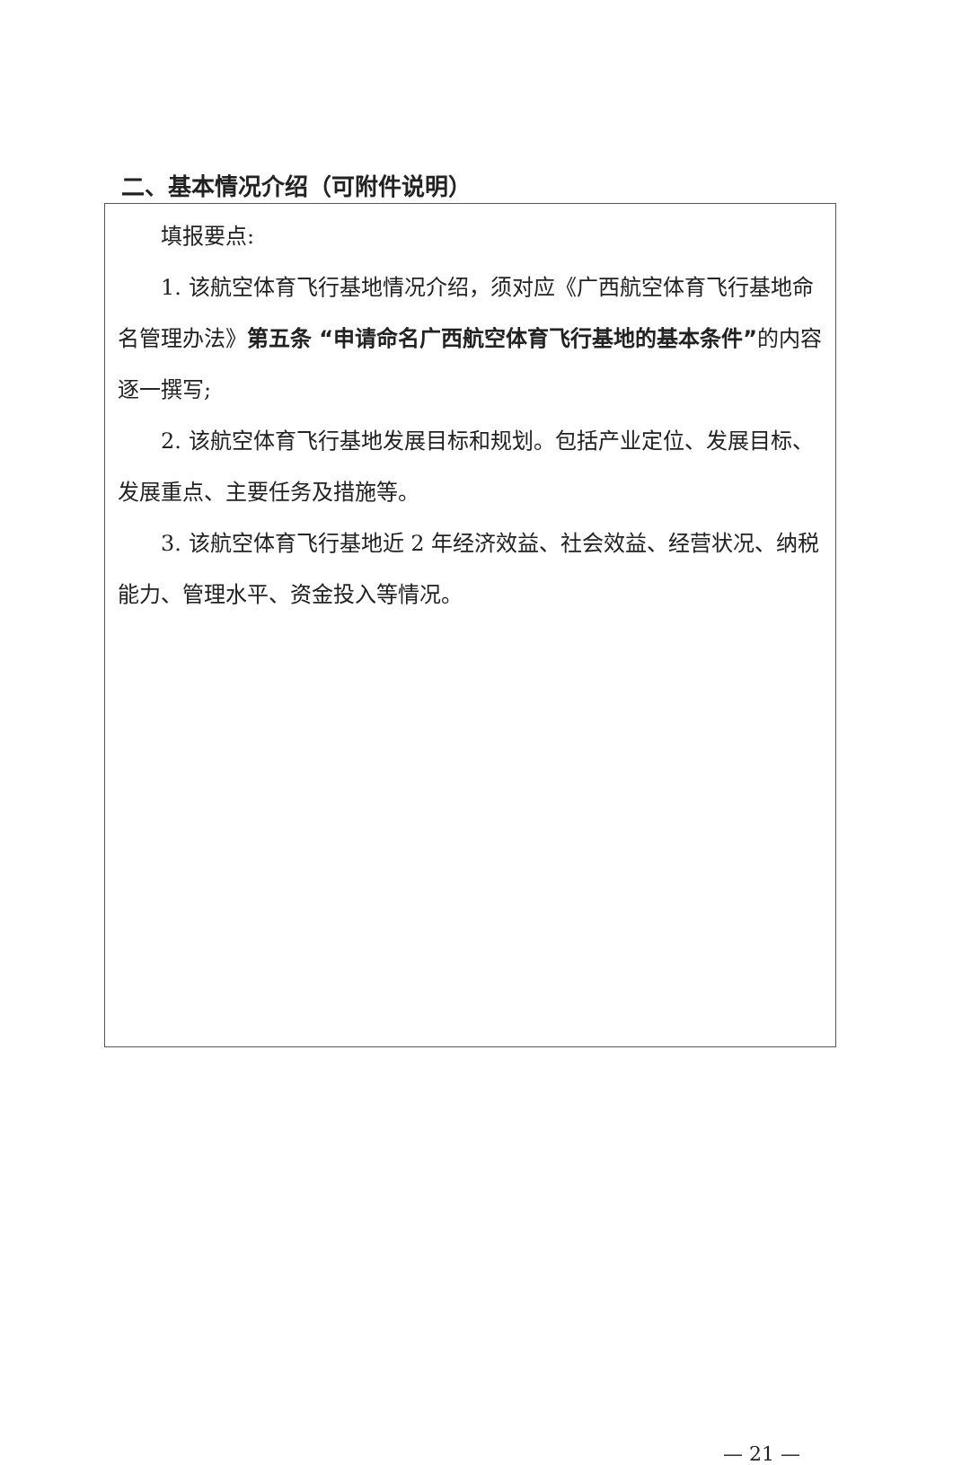二、基本情况介绍（可附件说明）
| 填报要点: 1. 该航空体育飞行基地情况介绍，须对应《广西航空体育飞行基地命名管理办法》 第五条 “申请命名广西航空体育飞行基地的基本条件” 的内容逐一撰写; 2. 该航空体育飞行基地发展目标和规划。包括产业定位、发展目标、发展重点、主要任务及措施等。 3. 该航空体育飞行基地近 2 年经济效益、社会效益、经营状况、纳税能力、管理水平、资金投入等情况。 |
— 21 —